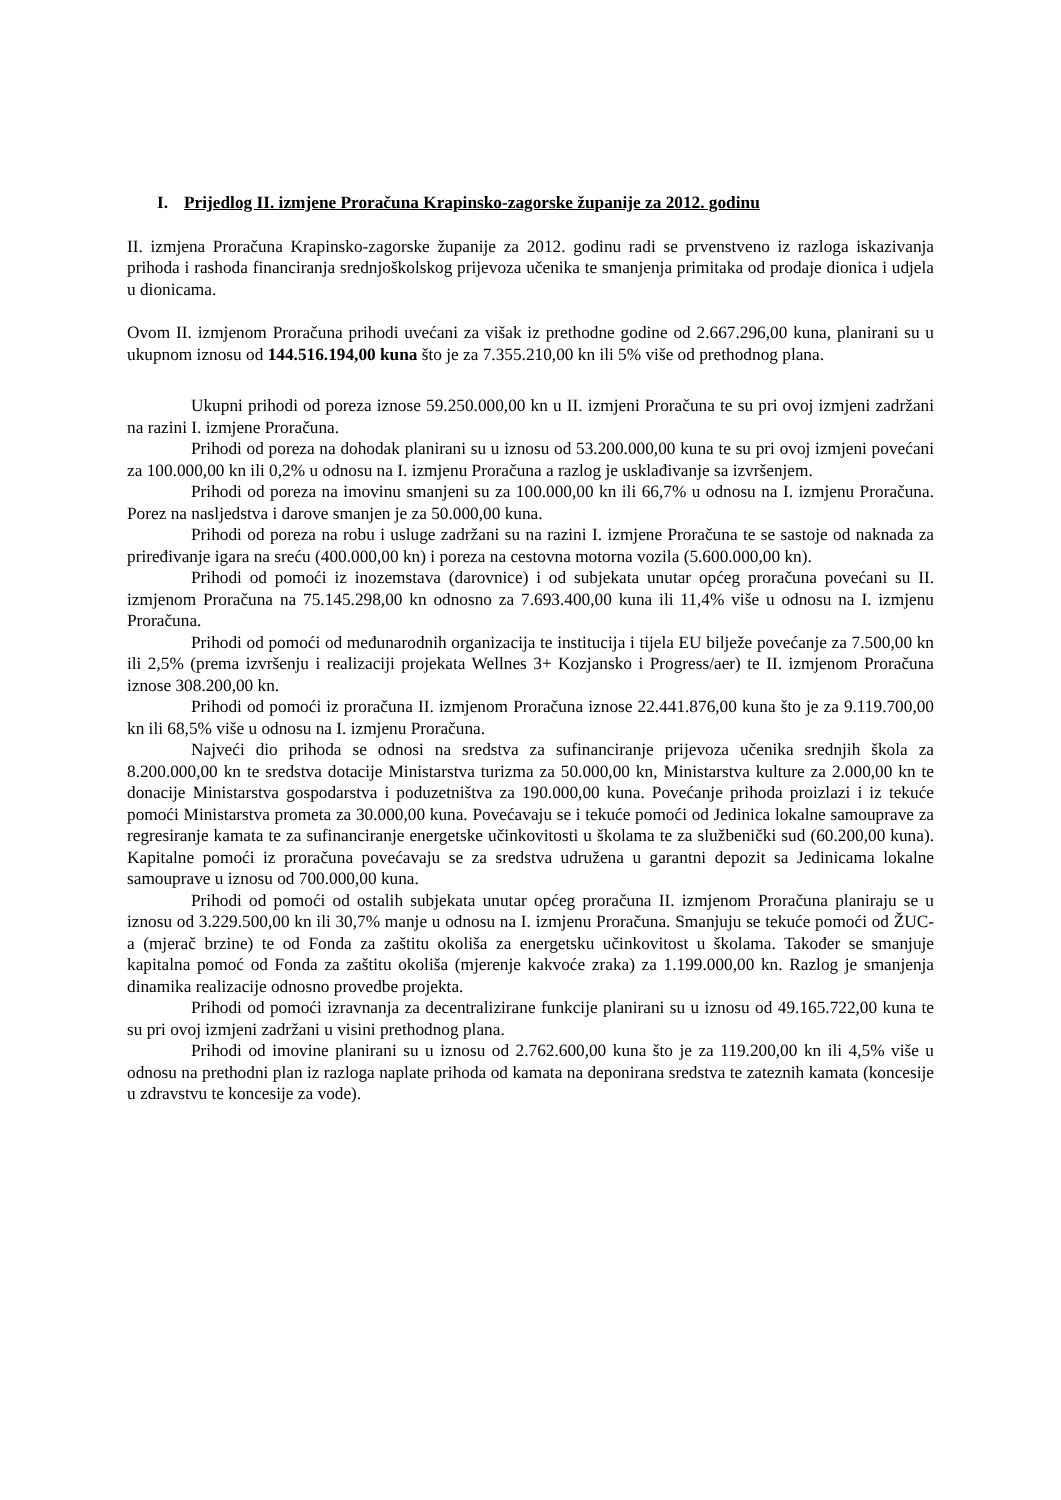I. Prijedlog II. izmjene Proračuna Krapinsko-zagorske županije za 2012. godinu
II. izmjena Proračuna Krapinsko-zagorske županije za 2012. godinu radi se prvenstveno iz razloga iskazivanja prihoda i rashoda financiranja srednjoškolskog prijevoza učenika te smanjenja primitaka od prodaje dionica i udjela u dionicama.
Ovom II. izmjenom Proračuna prihodi uvećani za višak iz prethodne godine od 2.667.296,00 kuna, planirani su u ukupnom iznosu od 144.516.194,00 kuna što je za 7.355.210,00 kn ili 5% više od prethodnog plana.
Ukupni prihodi od poreza iznose 59.250.000,00 kn u II. izmjeni Proračuna te su pri ovoj izmjeni zadržani na razini I. izmjene Proračuna.
Prihodi od poreza na dohodak planirani su u iznosu od 53.200.000,00 kuna te su pri ovoj izmjeni povećani za 100.000,00 kn ili 0,2% u odnosu na I. izmjenu Proračuna a razlog je usklađivanje sa izvršenjem.
Prihodi od poreza na imovinu smanjeni su za 100.000,00 kn ili 66,7% u odnosu na I. izmjenu Proračuna. Porez na nasljedstva i darove smanjen je za 50.000,00 kuna.
Prihodi od poreza na robu i usluge zadržani su na razini I. izmjene Proračuna te se sastoje od naknada za priređivanje igara na sreću (400.000,00 kn) i poreza na cestovna motorna vozila (5.600.000,00 kn).
Prihodi od pomoći iz inozemstava (darovnice) i od subjekata unutar općeg proračuna povećani su II. izmjenom Proračuna na 75.145.298,00 kn odnosno za 7.693.400,00 kuna ili 11,4% više u odnosu na I. izmjenu Proračuna.
Prihodi od pomoći od međunarodnih organizacija te institucija i tijela EU bilježe povećanje za 7.500,00 kn ili 2,5% (prema izvršenju i realizaciji projekata Wellnes 3+ Kozjansko i Progress/aer) te II. izmjenom Proračuna iznose 308.200,00 kn.
Prihodi od pomoći iz proračuna II. izmjenom Proračuna iznose 22.441.876,00 kuna što je za 9.119.700,00 kn ili 68,5% više u odnosu na I. izmjenu Proračuna.
Najveći dio prihoda se odnosi na sredstva za sufinanciranje prijevoza učenika srednjih škola za 8.200.000,00 kn te sredstva dotacije Ministarstva turizma za 50.000,00 kn, Ministarstva kulture za 2.000,00 kn te donacije Ministarstva gospodarstva i poduzetništva za 190.000,00 kuna. Povećanje prihoda proizlazi i iz tekuće pomoći Ministarstva prometa za 30.000,00 kuna. Povećavaju se i tekuće pomoći od Jedinica lokalne samouprave za regresiranje kamata te za sufinanciranje energetske učinkovitosti u školama te za službenički sud (60.200,00 kuna). Kapitalne pomoći iz proračuna povećavaju se za sredstva udružena u garantni depozit sa Jedinicama lokalne samouprave u iznosu od 700.000,00 kuna.
Prihodi od pomoći od ostalih subjekata unutar općeg proračuna II. izmjenom Proračuna planiraju se u iznosu od 3.229.500,00 kn ili 30,7% manje u odnosu na I. izmjenu Proračuna. Smanjuju se tekuće pomoći od ŽUC-a (mjerač brzine) te od Fonda za zaštitu okoliša za energetsku učinkovitost u školama. Također se smanjuje kapitalna pomoć od Fonda za zaštitu okoliša (mjerenje kakvoće zraka) za 1.199.000,00 kn. Razlog je smanjenja dinamika realizacije odnosno provedbe projekta.
Prihodi od pomoći izravnanja za decentralizirane funkcije planirani su u iznosu od 49.165.722,00 kuna te su pri ovoj izmjeni zadržani u visini prethodnog plana.
Prihodi od imovine planirani su u iznosu od 2.762.600,00 kuna što je za 119.200,00 kn ili 4,5% više u odnosu na prethodni plan iz razloga naplate prihoda od kamata na deponirana sredstva te zateznih kamata (koncesije u zdravstvu te koncesije za vode).